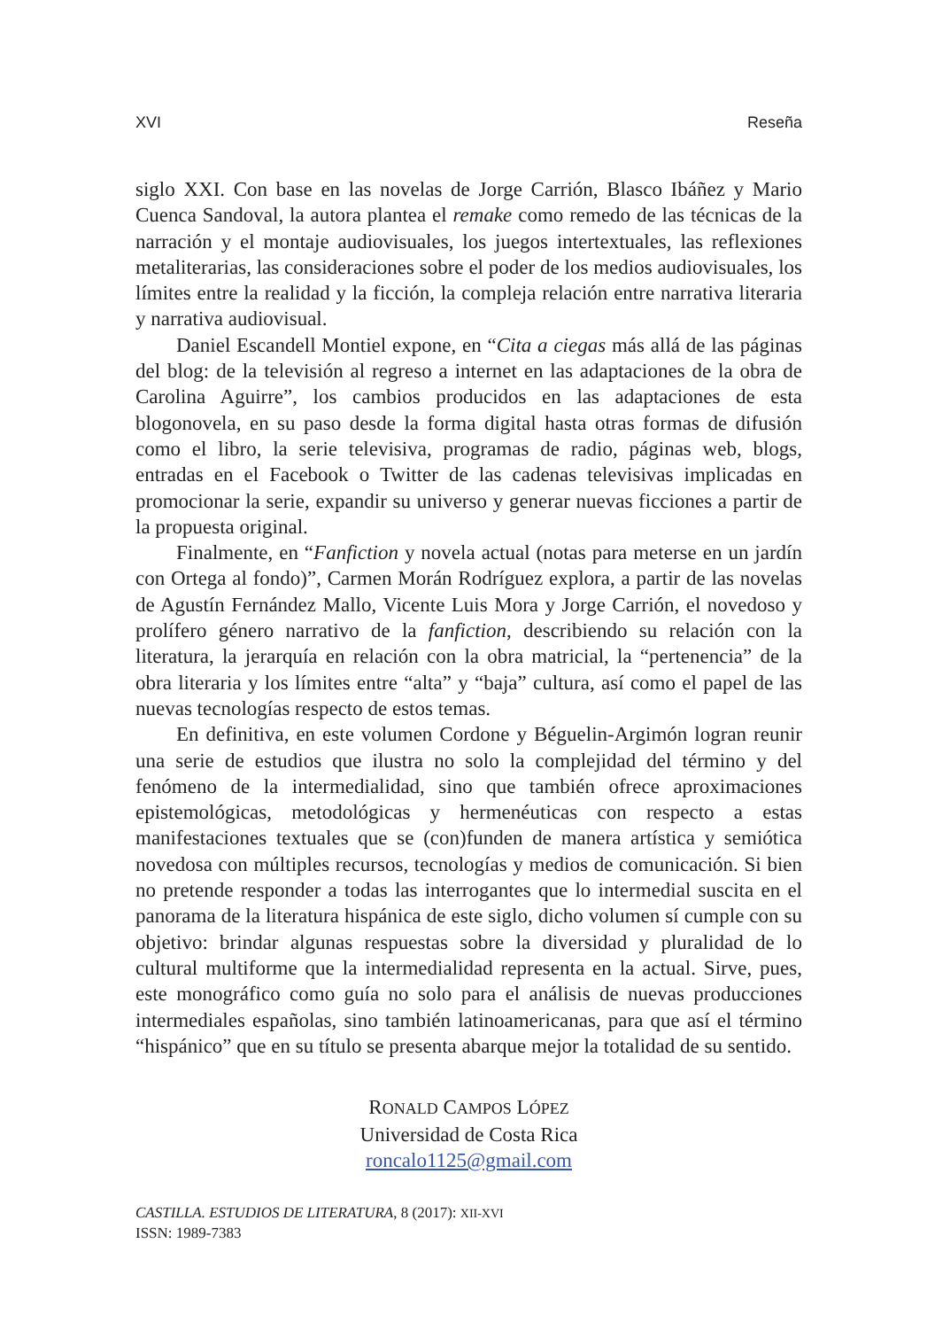XVI Reseña
siglo XXI. Con base en las novelas de Jorge Carrión, Blasco Ibáñez y Mario Cuenca Sandoval, la autora plantea el remake como remedo de las técnicas de la narración y el montaje audiovisuales, los juegos intertextuales, las reflexiones metaliterarias, las consideraciones sobre el poder de los medios audiovisuales, los límites entre la realidad y la ficción, la compleja relación entre narrativa literaria y narrativa audiovisual.
Daniel Escandell Montiel expone, en “Cita a ciegas más allá de las páginas del blog: de la televisión al regreso a internet en las adaptaciones de la obra de Carolina Aguirre”, los cambios producidos en las adaptaciones de esta blogonovela, en su paso desde la forma digital hasta otras formas de difusión como el libro, la serie televisiva, programas de radio, páginas web, blogs, entradas en el Facebook o Twitter de las cadenas televisivas implicadas en promocionar la serie, expandir su universo y generar nuevas ficciones a partir de la propuesta original.
Finalmente, en “Fanfiction y novela actual (notas para meterse en un jardín con Ortega al fondo)”, Carmen Morán Rodríguez explora, a partir de las novelas de Agustín Fernández Mallo, Vicente Luis Mora y Jorge Carrión, el novedoso y prolífero género narrativo de la fanfiction, describiendo su relación con la literatura, la jerarquía en relación con la obra matricial, la “pertenencia” de la obra literaria y los límites entre “alta” y “baja” cultura, así como el papel de las nuevas tecnologías respecto de estos temas.
En definitiva, en este volumen Cordone y Béguelin-Argimón logran reunir una serie de estudios que ilustra no solo la complejidad del término y del fenómeno de la intermedialidad, sino que también ofrece aproximaciones epistemológicas, metodológicas y hermenéuticas con respecto a estas manifestaciones textuales que se (con)funden de manera artística y semiótica novedosa con múltiples recursos, tecnologías y medios de comunicación. Si bien no pretende responder a todas las interrogantes que lo intermedial suscita en el panorama de la literatura hispánica de este siglo, dicho volumen sí cumple con su objetivo: brindar algunas respuestas sobre la diversidad y pluralidad de lo cultural multiforme que la intermedialidad representa en la actual. Sirve, pues, este monográfico como guía no solo para el análisis de nuevas producciones intermediales españolas, sino también latinoamericanas, para que así el término “hispánico” que en su título se presenta abarque mejor la totalidad de su sentido.
RONALD CAMPOS LÓPEZ
Universidad de Costa Rica
roncalo1125@gmail.com
CASTILLA. ESTUDIOS DE LITERATURA, 8 (2017): XII-XVI
ISSN: 1989-7383